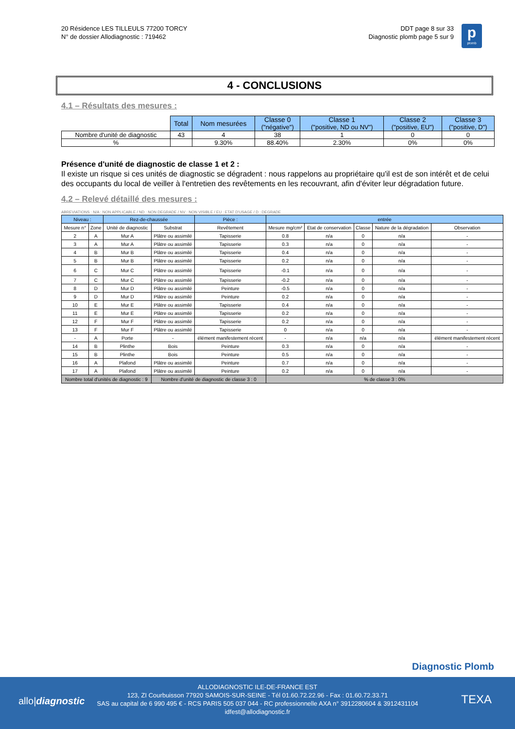20 Résidence LES TILLEULS 77200 TORCY
N° de dossier Allodiagnostic : 719462
DDT page 8 sur 33
Diagnostic plomb page 5 sur 9
p
plomb
4 - CONCLUSIONS
4.1 – Résultats des mesures :
| | Total | Nom mesurées | Classe 0 ("négative") | Classe 1 ("positive, ND ou NV") | Classe 2 ("positive, EU") | Classe 3 ("positive, D") |
| Nombre d'unité de diagnostic | 43 | 4 | 38 | 1 | 0 | 0 |
| % | | 9.30% | 88.40% | 2.30% | 0% | 0% |
Présence d'unité de diagnostic de classe 1 et 2 :
Il existe un risque si ces unités de diagnostic se dégradent : nous rappelons au propriétaire qu'il est de son intérêt et de celui des occupants du local de veiller à l'entretien des revêtements en les recouvrant, afin d'éviter leur dégradation future.
4.2 – Relevé détaillé des mesures :
ABREVIATIONS : N/A : NON APPLICABLE / ND : NON DEGRADE / NV : NON VISIBLE / EU : ETAT D'USAGE / D : DEGRADE
| Niveau : | | Rez-de-chaussée | | Pièce : | entrée | | | | |
| Mesure n° | Zone | Unité de diagnostic | Substrat | Revêtement | Mesure mg/cm² | Etat de conservation | Classe | Nature de la dégradation | Observation |
| 2 | A | Mur A | Plâtre ou assimilé | Tapisserie | 0.8 | n/a | 0 | n/a | - |
| 3 | A | Mur A | Plâtre ou assimilé | Tapisserie | 0.3 | n/a | 0 | n/a | - |
| 4 | B | Mur B | Plâtre ou assimilé | Tapisserie | 0.4 | n/a | 0 | n/a | - |
| 5 | B | Mur B | Plâtre ou assimilé | Tapisserie | 0.2 | n/a | 0 | n/a | - |
| 6 | C | Mur C | Plâtre ou assimilé | Tapisserie | -0.1 | n/a | 0 | n/a | - |
| 7 | C | Mur C | Plâtre ou assimilé | Tapisserie | -0.2 | n/a | 0 | n/a | - |
| 8 | D | Mur D | Plâtre ou assimilé | Peinture | -0.5 | n/a | 0 | n/a | - |
| 9 | D | Mur D | Plâtre ou assimilé | Peinture | 0.2 | n/a | 0 | n/a | - |
| 10 | E | Mur E | Plâtre ou assimilé | Tapisserie | 0.4 | n/a | 0 | n/a | - |
| 11 | E | Mur E | Plâtre ou assimilé | Tapisserie | 0.2 | n/a | 0 | n/a | - |
| 12 | F | Mur F | Plâtre ou assimilé | Tapisserie | 0.2 | n/a | 0 | n/a | - |
| 13 | F | Mur F | Plâtre ou assimilé | Tapisserie | 0 | n/a | 0 | n/a | - |
| - | A | Porte | - | élément manifestement récent | - | n/a | n/a | n/a | élément manifestement récent |
| 14 | B | Plinthe | Bois | Peinture | 0.3 | n/a | 0 | n/a | - |
| 15 | B | Plinthe | Bois | Peinture | 0.5 | n/a | 0 | n/a | - |
| 16 | A | Plafond | Plâtre ou assimilé | Peinture | 0.7 | n/a | 0 | n/a | - |
| 17 | A | Plafond | Plâtre ou assimilé | Peinture | 0.2 | n/a | 0 | n/a | - |
| Nombre total d'unités de diagnostic : 9 | | | Nombre d'unité de diagnostic de classe 3 : 0 | | % de classe 3 : 0% | | | | |
Diagnostic Plomb
allo|diagnostic
ALLODIAGNOSTIC ILE-DE-FRANCE EST
123, ZI Courbuisson 77920 SAMOIS-SUR-SEINE - Tél 01.60.72.22.96 - Fax : 01.60.72.33.71
SAS au capital de 6 990 495 € - RCS PARIS 505 037 044 - RC professionnelle AXA n° 3912280604 & 3912431104
idfest@allodiagnostic.fr
TEXA